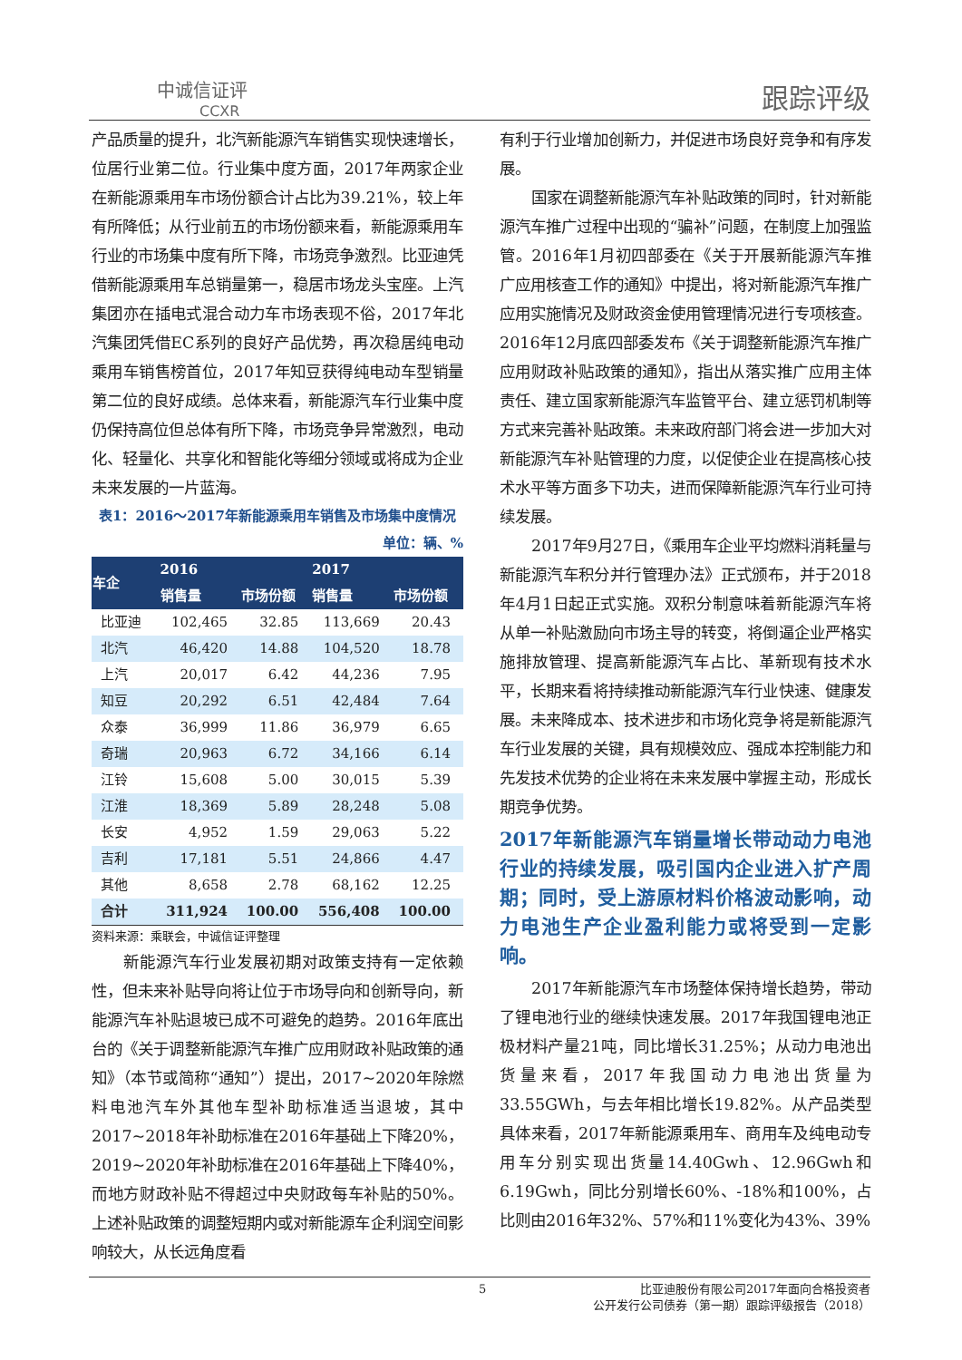中诚信证评
CCXR
跟踪评级
产品质量的提升，北汽新能源汽车销售实现快速增长，位居行业第二位。行业集中度方面，2017年两家企业在新能源乘用车市场份额合计占比为39.21%，较上年有所降低；从行业前五的市场份额来看，新能源乘用车行业的市场集中度有所下降，市场竞争激烈。比亚迪凭借新能源乘用车总销量第一，稳居市场龙头宝座。上汽集团亦在插电式混合动力车市场表现不俗，2017年北汽集团凭借EC系列的良好产品优势，再次稳居纯电动乘用车销售榜首位，2017年知豆获得纯电动车型销量第二位的良好成绩。总体来看，新能源汽车行业集中度仍保持高位但总体有所下降，市场竞争异常激烈，电动化、轻量化、共享化和智能化等细分领域或将成为企业未来发展的一片蓝海。
表1：2016～2017年新能源乘用车销售及市场集中度情况
单位：辆、%
| 车企 | 2016 | | 2017 | |
| --- | --- | --- | --- | --- |
| | 销售量 | 市场份额 | 销售量 | 市场份额 |
| 比亚迪 | 102,465 | 32.85 | 113,669 | 20.43 |
| 北汽 | 46,420 | 14.88 | 104,520 | 18.78 |
| 上汽 | 20,017 | 6.42 | 44,236 | 7.95 |
| 知豆 | 20,292 | 6.51 | 42,484 | 7.64 |
| 众泰 | 36,999 | 11.86 | 36,979 | 6.65 |
| 奇瑞 | 20,963 | 6.72 | 34,166 | 6.14 |
| 江铃 | 15,608 | 5.00 | 30,015 | 5.39 |
| 江淮 | 18,369 | 5.89 | 28,248 | 5.08 |
| 长安 | 4,952 | 1.59 | 29,063 | 5.22 |
| 吉利 | 17,181 | 5.51 | 24,866 | 4.47 |
| 其他 | 8,658 | 2.78 | 68,162 | 12.25 |
| 合计 | 311,924 | 100.00 | 556,408 | 100.00 |
资料来源：乘联会，中诚信证评整理
新能源汽车行业发展初期对政策支持有一定依赖性，但未来补贴导向将让位于市场导向和创新导向，新能源汽车补贴退坡已成不可避免的趋势。2016年底出台的《关于调整新能源汽车推广应用财政补贴政策的通知》（本节或简称“通知”）提出，2017~2020年除燃料电池汽车外其他车型补助标准适当退坡，其中2017~2018年补助标准在2016年基础上下降20%，2019~2020年补助标准在2016年基础上下降40%，而地方财政补贴不得超过中央财政每车补贴的50%。上述补贴政策的调整短期内或对新能源车企利润空间影响较大，从长远角度看
有利于行业增加创新力，并促进市场良好竞争和有序发展。
国家在调整新能源汽车补贴政策的同时，针对新能源汽车推广过程中出现的“骗补”问题，在制度上加强监管。2016年1月初四部委在《关于开展新能源汽车推广应用核查工作的通知》中提出，将对新能源汽车推广应用实施情况及财政资金使用管理情况进行专项核查。2016年12月底四部委发布《关于调整新能源汽车推广应用财政补贴政策的通知》，指出从落实推广应用主体责任、建立国家新能源汽车监管平台、建立惩罚机制等方式来完善补贴政策。未来政府部门将会进一步加大对新能源汽车补贴管理的力度，以促使企业在提高核心技术水平等方面多下功夫，进而保障新能源汽车行业可持续发展。
2017年9月27日，《乘用车企业平均燃料消耗量与新能源汽车积分并行管理办法》正式颁布，并于2018年4月1日起正式实施。双积分制意味着新能源汽车将从单一补贴激励向市场主导的转变，将倒逼企业严格实施排放管理、提高新能源汽车占比、革新现有技术水平，长期来看将持续推动新能源汽车行业快速、健康发展。未来降成本、技术进步和市场化竞争将是新能源汽车行业发展的关键，具有规模效应、强成本控制能力和先发技术优势的企业将在未来发展中掌握主动，形成长期竞争优势。
2017年新能源汽车销量增长带动动力电池行业的持续发展，吸引国内企业进入扩产周期；同时，受上游原材料价格波动影响，动力电池生产企业盈利能力或将受到一定影响。
2017年新能源汽车市场整体保持增长趋势，带动了锂电池行业的继续快速发展。2017年我国锂电池正极材料产量21吨，同比增长31.25%；从动力电池出货量来看，2017年我国动力电池出货量为33.55GWh，与去年相比增长19.82%。从产品类型具体来看，2017年新能源乘用车、商用车及纯电动专用车分别实现出货量14.40Gwh、12.96Gwh和6.19Gwh，同比分别增长60%、-18%和100%，占比则由2016年32%、57%和11%变化为43%、39%
5
比亚迪股份有限公司2017年面向合格投资者
公开发行公司债券（第一期）跟踪评级报告（2018）